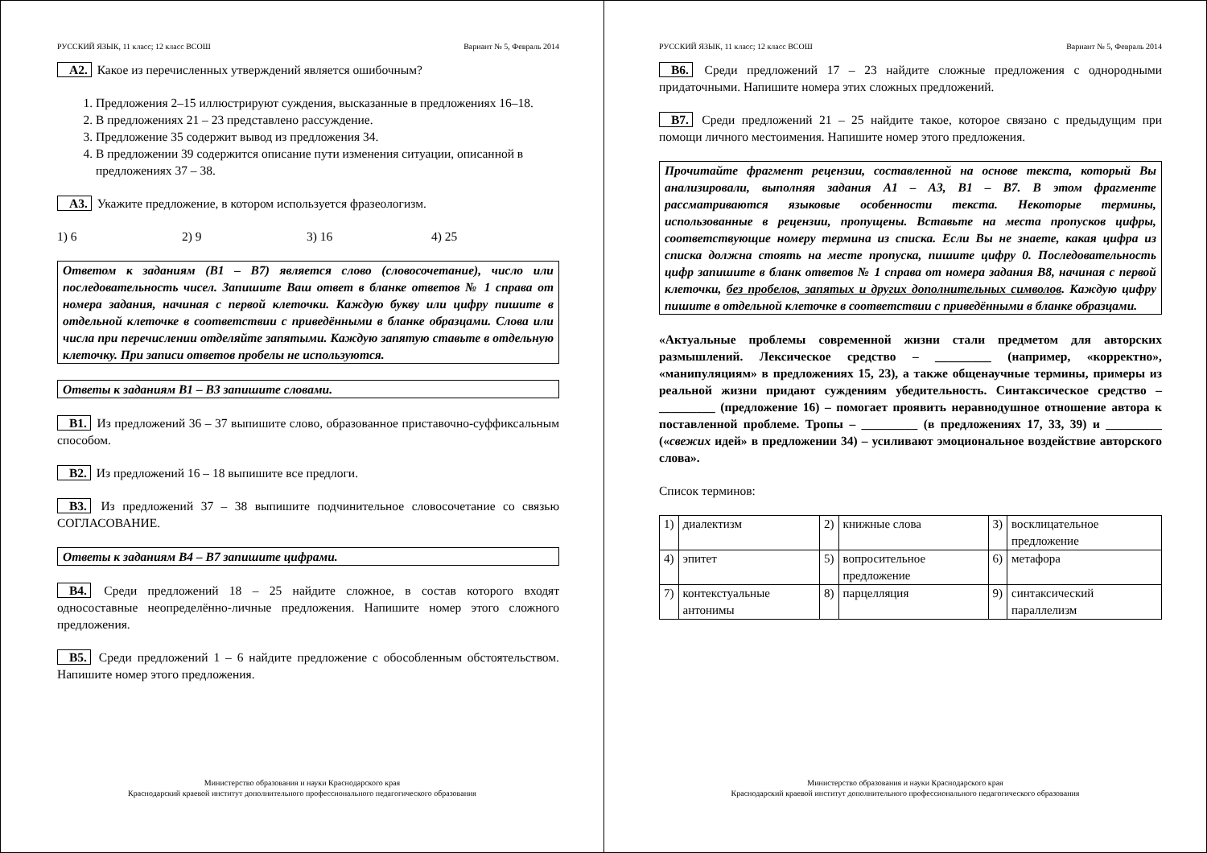РУССКИЙ ЯЗЫК, 11 класс; 12 класс ВСОШ Вариант № 5, Февраль 2014
А2. Какое из перечисленных утверждений является ошибочным?
1. Предложения 2–15 иллюстрируют суждения, высказанные в предложениях 16–18.
2. В предложениях 21 – 23 представлено рассуждение.
3. Предложение 35 содержит вывод из предложения 34.
4. В предложении 39 содержится описание пути изменения ситуации, описанной в предложениях 37 – 38.
А3. Укажите предложение, в котором используется фразеологизм.
1) 6 2) 9 3) 16 4) 25
Ответом к заданиям (В1 – В7) является слово (словосочетание), число или последовательность чисел. Запишите Ваш ответ в бланке ответов № 1 справа от номера задания, начиная с первой клеточки. Каждую букву или цифру пишите в отдельной клеточке в соответствии с приведёнными в бланке образцами. Слова или числа при перечислении отделяйте запятыми. Каждую запятую ставьте в отдельную клеточку. При записи ответов пробелы не используются.
Ответы к заданиям В1 – В3 запишите словами.
В1. Из предложений 36 – 37 выпишите слово, образованное приставочно-суффиксальным способом.
В2. Из предложений 16 – 18 выпишите все предлоги.
В3. Из предложений 37 – 38 выпишите подчинительное словосочетание со связью СОГЛАСОВАНИЕ.
Ответы к заданиям В4 – В7 запишите цифрами.
В4. Среди предложений 18 – 25 найдите сложное, в состав которого входят односоставные неопределённо-личные предложения. Напишите номер этого сложного предложения.
В5. Среди предложений 1 – 6 найдите предложение с обособленным обстоятельством. Напишите номер этого предложения.
Министерство образования и науки Краснодарского края
Краснодарский краевой институт дополнительного профессионального педагогического образования
РУССКИЙ ЯЗЫК, 11 класс; 12 класс ВСОШ Вариант № 5, Февраль 2014
В6. Среди предложений 17 – 23 найдите сложные предложения с однородными придаточными. Напишите номера этих сложных предложений.
В7. Среди предложений 21 – 25 найдите такое, которое связано с предыдущим при помощи личного местоимения. Напишите номер этого предложения.
Прочитайте фрагмент рецензии, составленной на основе текста, который Вы анализировали, выполняя задания А1 – А3, В1 – В7. В этом фрагменте рассматриваются языковые особенности текста. Некоторые термины, использованные в рецензии, пропущены. Вставьте на места пропусков цифры, соответствующие номеру термина из списка. Если Вы не знаете, какая цифра из списка должна стоять на месте пропуска, пишите цифру 0. Последовательность цифр запишите в бланк ответов № 1 справа от номера задания В8, начиная с первой клеточки, без пробелов, запятых и других дополнительных символов. Каждую цифру пишите в отдельной клеточке в соответствии с приведёнными в бланке образцами.
«Актуальные проблемы современной жизни стали предметом для авторских размышлений. Лексическое средство – _________ (например, «корректно», «манипуляциям» в предложениях 15, 23), а также общенаучные термины, примеры из реальной жизни придают суждениям убедительность. Синтаксическое средство – _________ (предложение 16) – помогает проявить неравнодушное отношение автора к поставленной проблеме. Тропы – _________ (в предложениях 17, 33, 39) и _________ («свежих идей» в предложении 34) – усиливают эмоциональное воздействие авторского слова».
Список терминов:
| 1) | диалектизм | 2) | книжные слова | 3) | восклицательное предложение |
| 4) | эпитет | 5) | вопросительное предложение | 6) | метафора |
| 7) | контекстуальные антонимы | 8) | парцелляция | 9) | синтаксический параллелизм |
Министерство образования и науки Краснодарского края
Краснодарский краевой институт дополнительного профессионального педагогического образования